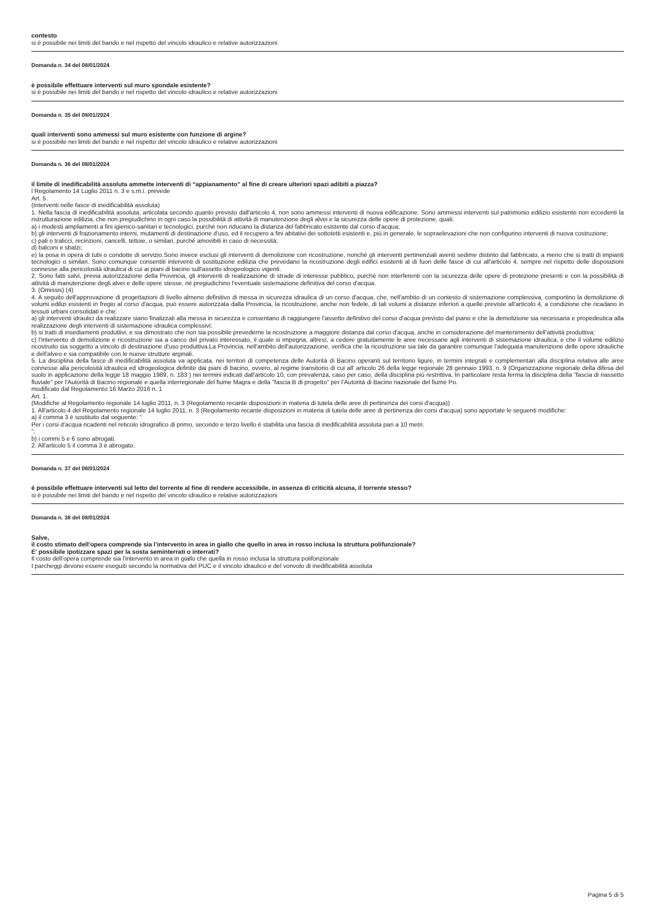contesto
si è possibile nei limiti del bando e nel rispetto del vincolo idraulico e relative autorizzazioni
Domanda n. 34 del 08/01/2024
è possibile effettuare interventi sul muro spondale esistente?
si è possibile nei limiti del bando e nel rispetto del vincolo idraulico e relative autorizzazioni
Domanda n. 35 del 08/01/2024
quali interventi sono ammessi sul muro esistente con funzione di argine?
si è possibile nei limiti del bando e nel rispetto del vincolo idraulico e relative autorizzazioni
Domanda n. 36 del 08/01/2024
il limite di inedificabilità assoluta ammette interventi di “appianamento” al fine di creare ulteriori spazi adibiti a piazza?
l Regolamento 14 Luglio 2011 n. 3 e s.m.i. prevede
Art. 5.
(Interventi nelle fasce di inedificabilità assoluta)
1. Nella fascia di inedificabilità assoluta, articolata secondo quanto previsto dall'articolo 4, non sono ammessi interventi di nuova edificazione. Sono ammessi interventi sul patrimonio edilizio esistente non eccedenti la ristrutturazione edilizia, che non pregiudichino in ogni caso la possibilità di attività di manutenzione degli alvei e la sicurezza delle opere di protezione, quali:
a) i modesti ampliamenti a fini igienico-sanitari e tecnologici, purché non riducano la distanza del fabbricato esistente dal corso d'acqua;
b) gli interventi di frazionamento interni, mutamenti di destinazione d'uso, ed il recupero a fini abitativi dei sottotetti esistenti e, più in generale, le sopraelevazioni che non configurino interventi di nuova costruzione;
c) pali o tralicci, recinzioni, cancelli, tettoie, o similari, purché amovibili in caso di necessità;
d) balconi e sbalzi;
e) la posa in opera di tubi o condotte di servizio.Sono invece esclusi gli interventi di demolizione con ricostruzione, nonché gli interventi pertinenziali aventi sedime distinto dal fabbricato, a meno che si tratti di impianti tecnologici o similari. Sono comunque consentiti interventi di sostituzione edilizia che prevedano la ricostruzione degli edifici esistenti al di fuori delle fasce di cui all'articolo 4, sempre nel rispetto delle disposizioni connesse alla pericolosità idraulica di cui ai piani di bacino sull'assetto idrogeologico vigenti.
2. Sono fatti salvi, previa autorizzazione della Provincia, gli interventi di realizzazione di strade di interesse pubblico, purché non interferenti con la sicurezza delle opere di protezione presenti e con la possibilità di attività di manutenzione degli alvei e delle opere stesse, né pregiudichino l'eventuale sistemazione definitiva del corso d'acqua.
3. (Omissis) (4)
4. A seguito dell'approvazione di progettazioni di livello almeno definitivo di messa in sicurezza idraulica di un corso d'acqua, che, nell'ambito di un contesto di sistemazione complessiva, comportino la demolizione di volumi edilizi esistenti in fregio al corso d'acqua, può essere autorizzata dalla Provincia, la ricostruzione, anche non fedele, di tali volumi a distanze inferiori a quelle previste all'articolo 4, a condizione che ricadano in tessuti urbani consolidati e che:
a) gli interventi idraulici da realizzare siano finalizzati alla messa in sicurezza e consentano di raggiungere l'assetto definitivo del corso d'acqua previsto dal piano e che la demolizione sia necessaria e propedeutica alla realizzazione degli interventi di sistemazione idraulica complessivi;
b) si tratti di insediamenti produttivi, e sia dimostrato che non sia possibile prevederne la ricostruzione a maggiore distanza dal corso d'acqua, anche in considerazione del mantenimento dell'attività produttiva;
c) l'intervento di demolizione e ricostruzione sia a carico del privato interessato, il quale si impegna, altresì, a cedere gratuitamente le aree necessarie agli interventi di sistemazione idraulica, e che il volume edilizio ricostruito sia soggetto a vincolo di destinazione d'uso produttiva.La Provincia, nell'ambito dell'autorizzazione, verifica che la ricostruzione sia tale da garantire comunque l'adeguata manutenzione delle opere idrauliche e dell'alveo e sia compatibile con le nuove strutture arginali.
5. La disciplina della fasce di inedificabilità assoluta va applicata, nei territori di competenza delle Autorità di Bacino operanti sul territorio ligure, in termini integrati e complementari alla disciplina relativa alle aree connesse alla pericolosità idraulica ed idrogeologica definite dai piani di bacino, ovvero, al regime transitorio di cui all' articolo 26 della legge regionale 28 gennaio 1993, n. 9 (Organizzazione regionale della difesa del suolo in applicazione della legge 18 maggio 1989, n. 183 ) nei termini indicati dall'articolo 10, con prevalenza, caso per caso, della disciplina più restrittiva. In particolare resta ferma la disciplina della "fascia di riassetto fluviale" per l'Autorità di Bacino regionale e quella interregionale del fiume Magra e della "fascia B di progetto" per l'Autorità di Bacino nazionale del fiume Po.
modificato dal Regolamento 16 Marzo 2016 n. 1
Art. 1.
(Modifiche al Regolamento regionale 14 luglio 2011, n. 3 (Regolamento recante disposizioni in materia di tutela delle aree di pertinenza dei corsi d'acqua))
1. All'articolo 4 del Regolamento regionale 14 luglio 2011, n. 3 (Regolamento recante disposizioni in materia di tutela delle aree di pertinenza dei corsi d'acqua) sono apportate le seguenti modifiche:
a) il comma 3 è sostituito dal seguente: “
Per i corsi d'acqua ricadenti nel reticolo idrografico di primo, secondo e terzo livello è stabilita una fascia di inedificabilità assoluta pari a 10 metri.
”;
b) i commi 5 e 6 sono abrogati.
2. All'articolo 5 il comma 3 è abrogato.
Domanda n. 37 del 08/01/2024
è possibile effettuare interventi sul letto del torrente al fine di rendere accessibile, in assenza di criticità alcuna, il torrente stesso?
si è possibile nei limiti del bando e nel rispetto del vincolo idraulico e relative autorizzazioni
Domanda n. 38 del 08/01/2024
Salve,
il costo stimato dell'opera comprende sia l'intervento in area in giallo che quello in area in rosso inclusa la struttura polifunzionale?
E' possibile ipotizzare spazi per la sosta seminterrati o interrati?
Il costo dell'opera comprende sia l'intervento in area in giallo che quella in rosso inclusa la struttura polifonzionale
I parcheggi devono essere eseguiti secondo la normativa del PUC e il vincolo idraulico e del vonvolo di inedificabilità assoluta
Pagina 5 di 5